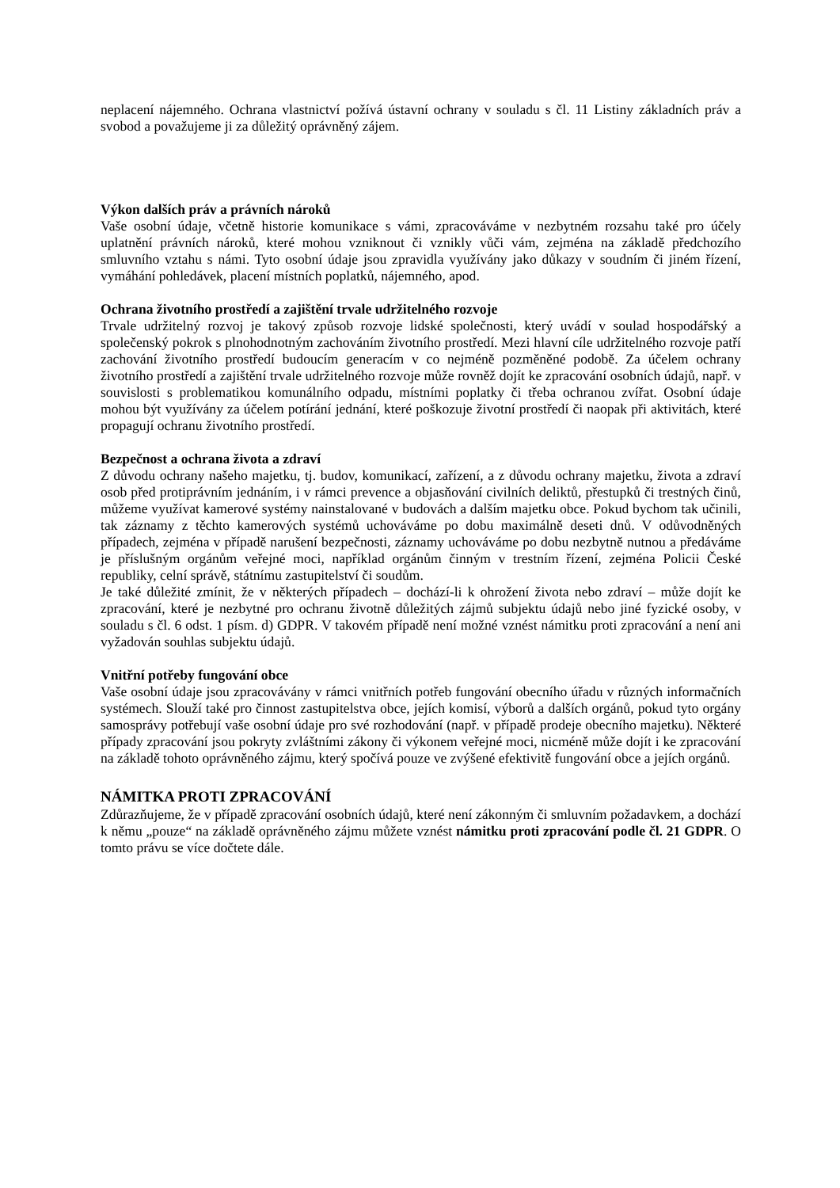neplacení nájemného. Ochrana vlastnictví požívá ústavní ochrany v souladu s čl. 11 Listiny základních práv a svobod a považujeme ji za důležitý oprávněný zájem.
Výkon dalších práv a právních nároků
Vaše osobní údaje, včetně historie komunikace s vámi, zpracováváme v nezbytném rozsahu také pro účely uplatnění právních nároků, které mohou vzniknout či vznikly vůči vám, zejména na základě předchozího smluvního vztahu s námi. Tyto osobní údaje jsou zpravidla využívány jako důkazy v soudním či jiném řízení, vymáhání pohledávek, placení místních poplatků, nájemného, apod.
Ochrana životního prostředí a zajištění trvale udržitelného rozvoje
Trvale udržitelný rozvoj je takový způsob rozvoje lidské společnosti, který uvádí v soulad hospodářský a společenský pokrok s plnohodnotným zachováním životního prostředí. Mezi hlavní cíle udržitelného rozvoje patří zachování životního prostředí budoucím generacím v co nejméně pozměněné podobě. Za účelem ochrany životního prostředí a zajištění trvale udržitelného rozvoje může rovněž dojít ke zpracování osobních údajů, např. v souvislosti s problematikou komunálního odpadu, místními poplatky či třeba ochranou zvířat. Osobní údaje mohou být využívány za účelem potírání jednání, které poškozuje životní prostředí či naopak při aktivitách, které propagují ochranu životního prostředí.
Bezpečnost a ochrana života a zdraví
Z důvodu ochrany našeho majetku, tj. budov, komunikací, zařízení, a z důvodu ochrany majetku, života a zdraví osob před protiprávním jednáním, i v rámci prevence a objasňování civilních deliktů, přestupků či trestných činů, můžeme využívat kamerové systémy nainstalované v budovách a dalším majetku obce. Pokud bychom tak učinili, tak záznamy z těchto kamerových systémů uchováváme po dobu maximálně deseti dnů. V odůvodněných případech, zejména v případě narušení bezpečnosti, záznamy uchováváme po dobu nezbytně nutnou a předáváme je příslušným orgánům veřejné moci, například orgánům činným v trestním řízení, zejména Policii České republiky, celní správě, státnímu zastupitelství či soudům.
Je také důležité zmínit, že v některých případech – dochází-li k ohrožení života nebo zdraví – může dojít ke zpracování, které je nezbytné pro ochranu životně důležitých zájmů subjektu údajů nebo jiné fyzické osoby, v souladu s čl. 6 odst. 1 písm. d) GDPR. V takovém případě není možné vznést námitku proti zpracování a není ani vyžadován souhlas subjektu údajů.
Vnitřní potřeby fungování obce
Vaše osobní údaje jsou zpracovávány v rámci vnitřních potřeb fungování obecního úřadu v různých informačních systémech. Slouží také pro činnost zastupitelstva obce, jejích komisí, výborů a dalších orgánů, pokud tyto orgány samosprávy potřebují vaše osobní údaje pro své rozhodování (např. v případě prodeje obecního majetku). Některé případy zpracování jsou pokryty zvláštními zákony či výkonem veřejné moci, nicméně může dojít i ke zpracování na základě tohoto oprávněného zájmu, který spočívá pouze ve zvýšené efektivitě fungování obce a jejích orgánů.
NÁMITKA PROTI ZPRACOVÁNÍ
Zdůrazňujeme, že v případě zpracování osobních údajů, které není zákonným či smluvním požadavkem, a dochází k němu „pouze“ na základě oprávněného zájmu můžete vznést námitku proti zpracování podle čl. 21 GDPR. O tomto právu se více dočtete dále.